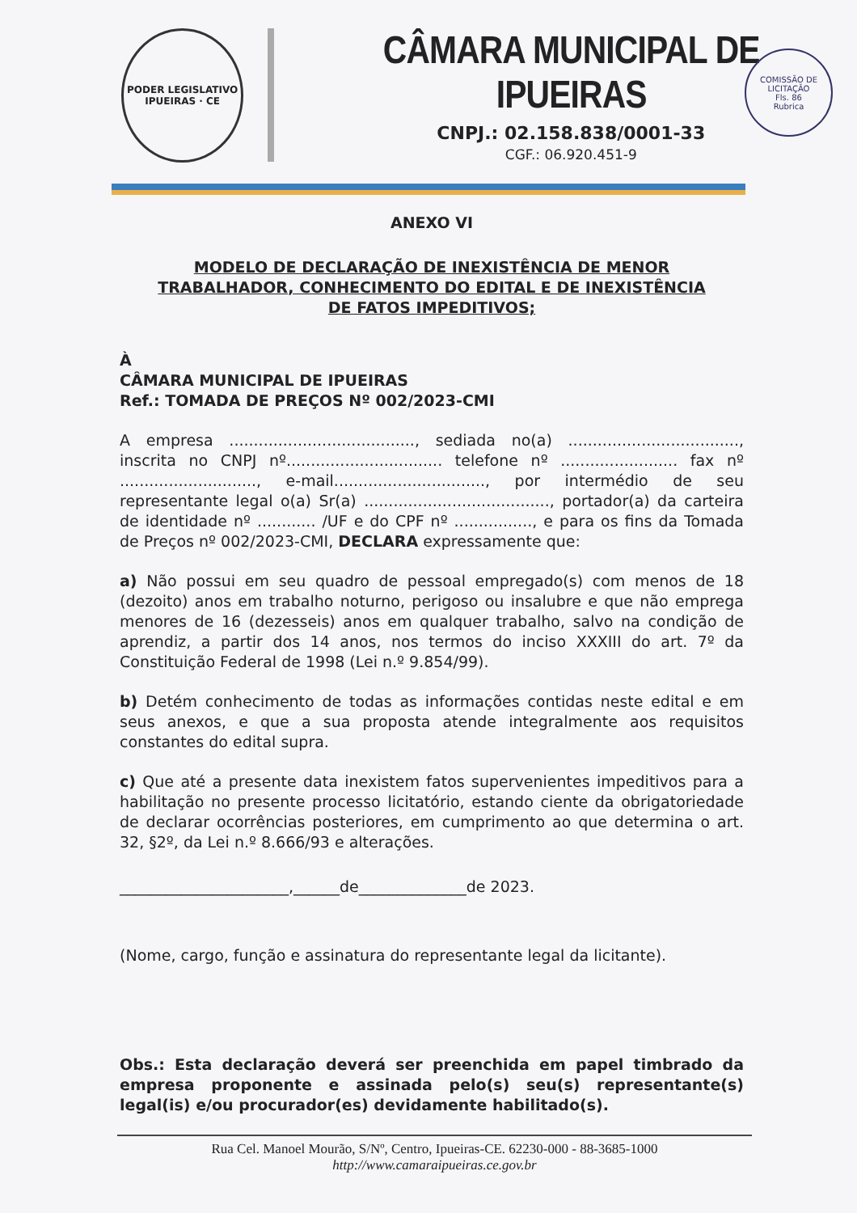PODER LEGISLATIVO
IPUEIRAS · CE
CÂMARA MUNICIPAL DE IPUEIRAS
CNPJ.: 02.158.838/0001-33
CGF.: 06.920.451-9
COMISSÃO DE LICITAÇÃO
Fls. 86
Rubrica
ANEXO VI
MODELO DE DECLARAÇÃO DE INEXISTÊNCIA DE MENOR
TRABALHADOR, CONHECIMENTO DO EDITAL E DE INEXISTÊNCIA
DE FATOS IMPEDITIVOS;
À
CÂMARA MUNICIPAL DE IPUEIRAS
Ref.: TOMADA DE PREÇOS Nº 002/2023-CMI
A empresa ......................................, sediada no(a) ..................................., inscrita no CNPJ nº................................ telefone nº ........................ fax nº ............................, e-mail..............................., por intermédio de seu representante legal o(a) Sr(a) ......................................, portador(a) da carteira de identidade nº ............ /UF e do CPF nº ................, e para os fins da Tomada de Preços nº 002/2023-CMI, DECLARA expressamente que:
a) Não possui em seu quadro de pessoal empregado(s) com menos de 18 (dezoito) anos em trabalho noturno, perigoso ou insalubre e que não emprega menores de 16 (dezesseis) anos em qualquer trabalho, salvo na condição de aprendiz, a partir dos 14 anos, nos termos do inciso XXXIII do art. 7º da Constituição Federal de 1998 (Lei n.º 9.854/99).
b) Detém conhecimento de todas as informações contidas neste edital e em seus anexos, e que a sua proposta atende integralmente aos requisitos constantes do edital supra.
c) Que até a presente data inexistem fatos supervenientes impeditivos para a habilitação no presente processo licitatório, estando ciente da obrigatoriedade de declarar ocorrências posteriores, em cumprimento ao que determina o art. 32, §2º, da Lei n.º 8.666/93 e alterações.
______________________,______de______________de 2023.
(Nome, cargo, função e assinatura do representante legal da licitante).
Obs.: Esta declaração deverá ser preenchida em papel timbrado da empresa proponente e assinada pelo(s) seu(s) representante(s) legal(is) e/ou procurador(es) devidamente habilitado(s).
Rua Cel. Manoel Mourão, S/Nº, Centro, Ipueiras-CE. 62230-000 - 88-3685-1000
http://www.camaraipueiras.ce.gov.br